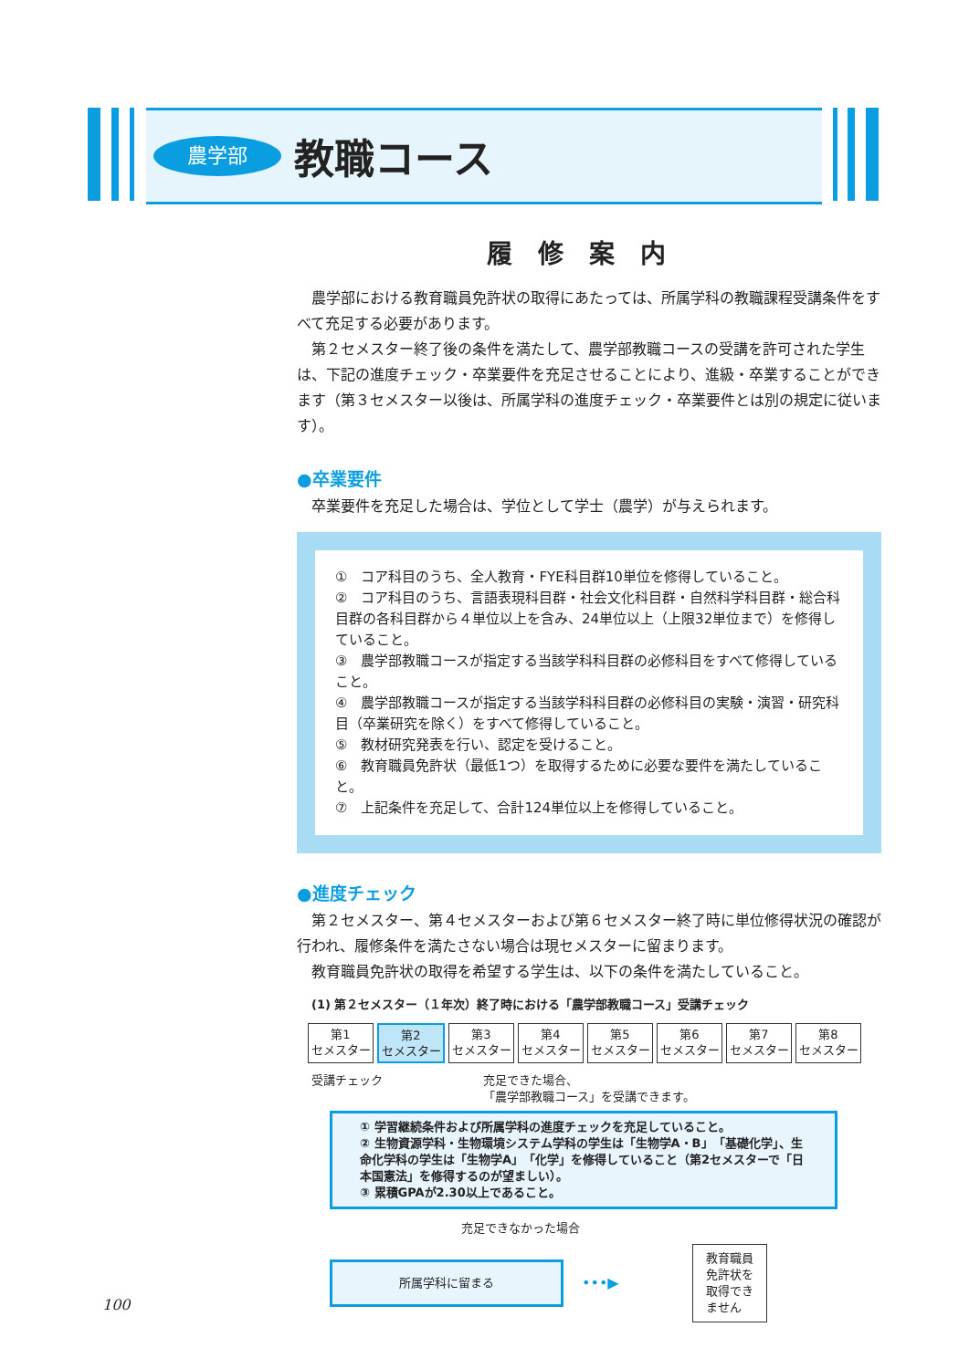農学部
教職コース
履修案内
農学部における教育職員免許状の取得にあたっては、所属学科の教職課程受講条件をすべて充足する必要があります。
第２セメスター終了後の条件を満たして、農学部教職コースの受講を許可された学生は、下記の進度チェック・卒業要件を充足させることにより、進級・卒業することができます（第３セメスター以後は、所属学科の進度チェック・卒業要件とは別の規定に従います）。
●卒業要件
卒業要件を充足した場合は、学位として学士（農学）が与えられます。
①　コア科目のうち、全人教育・FYE科目群10単位を修得していること。
②　コア科目のうち、言語表現科目群・社会文化科目群・自然科学科目群・総合科目群の各科目群から４単位以上を含み、24単位以上（上限32単位まで）を修得していること。
③　農学部教職コースが指定する当該学科科目群の必修科目をすべて修得していること。
④　農学部教職コースが指定する当該学科科目群の必修科目の実験・演習・研究科目（卒業研究を除く）をすべて修得していること。
⑤　教材研究発表を行い、認定を受けること。
⑥　教育職員免許状（最低1つ）を取得するために必要な要件を満たしていること。
⑦　上記条件を充足して、合計124単位以上を修得していること。
●進度チェック
第２セメスター、第４セメスターおよび第６セメスター終了時に単位修得状況の確認が行われ、履修条件を満たさない場合は現セメスターに留まります。
教育職員免許状の取得を希望する学生は、以下の条件を満たしていること。
(1) 第２セメスター（１年次）終了時における「農学部教職コース」受講チェック
第1
セメスター
第2
セメスター
第3
セメスター
第4
セメスター
第5
セメスター
第6
セメスター
第7
セメスター
第8
セメスター
受講チェック 充足できた場合、
「農学部教職コース」を受講できます。
① 学習継続条件および所属学科の進度チェックを充足していること。
② 生物資源学科・生物環境システム学科の学生は「生物学A・B」「基礎化学」、生命化学科の学生は「生物学A」「化学」を修得していること（第2セメスターで「日本国憲法」を修得するのが望ましい）。
③ 累積GPAが2.30以上であること。
充足できなかった場合
所属学科に留まる
•••▶
教育職員
免許状を
取得でき
ません
100